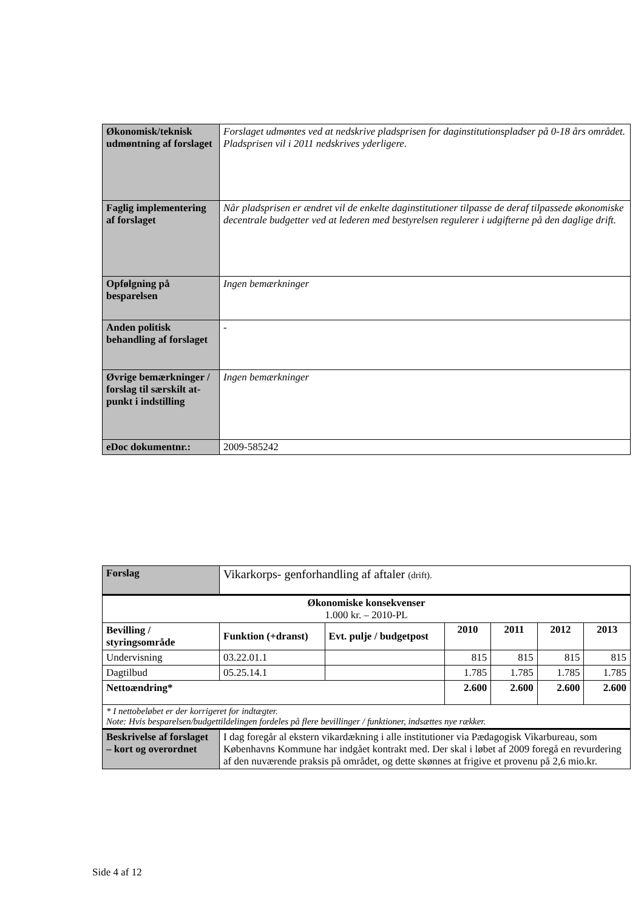| Økonomisk/teknisk udmøntning af forslaget | Forslaget udmøntes ved at nedskrive pladsprisen for daginstitutionspladser på 0-18 års området. Pladsprisen vil i 2011 nedskrives yderligere. |
| Faglig implementering af forslaget | Når pladsprisen er ændret vil de enkelte daginstitutioner tilpasse de deraf tilpassede økonomiske decentrale budgetter ved at lederen med bestyrelsen regulerer i udgifterne på den daglige drift. |
| Opfølgning på besparelsen | Ingen bemærkninger |
| Anden politisk behandling af forslaget | - |
| Øvrige bemærkninger / forslag til særskilt at-punkt i indstilling | Ingen bemærkninger |
| eDoc dokumentnr.: | 2009-585242 |
| Forslag | Vikarkorps- genforhandling af aftaler (drift). | | | | | |
| Økonomiske konsekvenser 1.000 kr. – 2010-PL | | | | | | |
| Bevilling / styringsområde | Funktion (+dranst) | Evt. pulje / budgetpost | 2010 | 2011 | 2012 | 2013 |
| Undervisning | 03.22.01.1 | | 815 | 815 | 815 | 815 |
| Dagtilbud | 05.25.14.1 | | 1.785 | 1.785 | 1.785 | 1.785 |
| Nettoændring* | | | 2.600 | 2.600 | 2.600 | 2.600 |
| * I nettobeløbet er der korrigeret for indtægter. Note: Hvis besparelsen/budgettildelingen fordeles på flere bevillinger / funktioner, indsættes nye rækker. | | | | | | |
| Beskrivelse af forslaget – kort og overordnet | I dag foregår al ekstern vikardækning i alle institutioner via Pædagogisk Vikarbureau, som Københavns Kommune har indgået kontrakt med. Der skal i løbet af 2009 foregå en revurdering af den nuværende praksis på området, og dette skønnes at frigive et provenu på 2,6 mio.kr. | | | | | |
Side 4 af 12